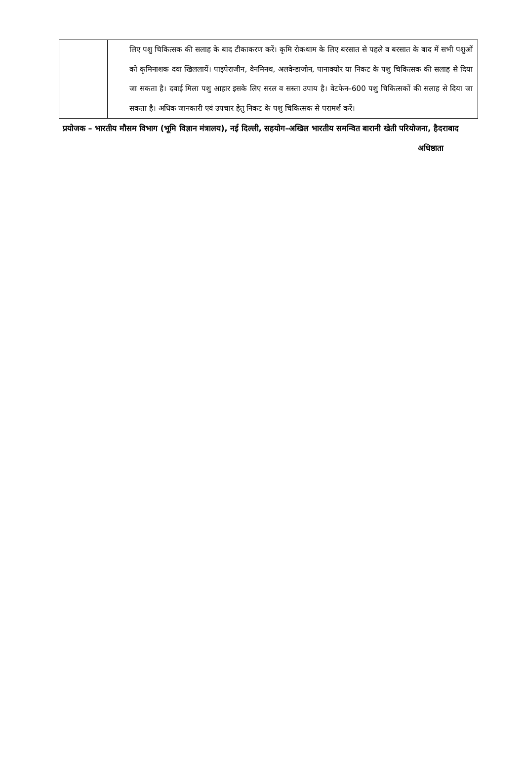| | लिए पशु चिकित्सक की सलाह के बाद टीकाकरण करें। कृमि रोकथाम के लिए बरसात से पहले व बरसात के बाद में सभी पशुओं को कृमिनाशक दवा खिललायें। पाइपेराजीन, वेनमिनथ, अलवेन्डाजोन, पानाक्योर या निकट के पशु चिकित्सक की सलाह से दिया जा सकता है। दवाई मिला पशु आहार इसके लिए सरल व सस्ता उपाय है। वेटफेन–600 पशु चिकित्सकों की सलाह से दिया जा सकता है। अधिक जानकारी एवं उपचार हेतु निकट के पशु चिकित्सक से परामर्श करें। |
प्रयोजक – भारतीय मौसम विभाग (भूमि विज्ञान मंत्रालय), नई दिल्ली, सहयोग–अखिल भारतीय समन्वित बारानी खेती परियोजना, हैदराबाद
अधिष्ठाता